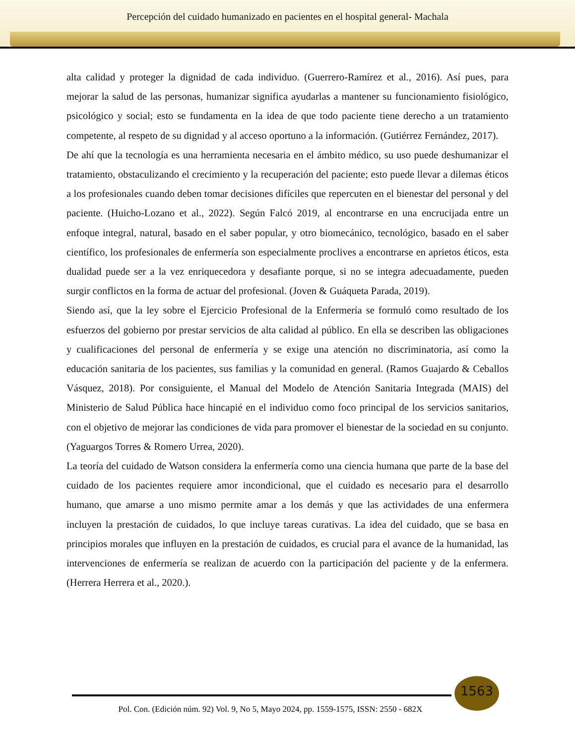Percepción del cuidado humanizado en pacientes en el hospital general- Machala
alta calidad y proteger la dignidad de cada individuo. (Guerrero-Ramírez et al., 2016). Así pues, para mejorar la salud de las personas, humanizar significa ayudarlas a mantener su funcionamiento fisiológico, psicológico y social; esto se fundamenta en la idea de que todo paciente tiene derecho a un tratamiento competente, al respeto de su dignidad y al acceso oportuno a la información. (Gutiérrez Fernández, 2017).
De ahí que la tecnología es una herramienta necesaria en el ámbito médico, su uso puede deshumanizar el tratamiento, obstaculizando el crecimiento y la recuperación del paciente; esto puede llevar a dilemas éticos a los profesionales cuando deben tomar decisiones difíciles que repercuten en el bienestar del personal y del paciente. (Huicho-Lozano et al., 2022). Según Falcó 2019, al encontrarse en una encrucijada entre un enfoque integral, natural, basado en el saber popular, y otro biomecánico, tecnológico, basado en el saber científico, los profesionales de enfermería son especialmente proclives a encontrarse en aprietos éticos, esta dualidad puede ser a la vez enriquecedora y desafiante porque, si no se integra adecuadamente, pueden surgir conflictos en la forma de actuar del profesional. (Joven & Guáqueta Parada, 2019).
Siendo así, que la ley sobre el Ejercicio Profesional de la Enfermería se formuló como resultado de los esfuerzos del gobierno por prestar servicios de alta calidad al público. En ella se describen las obligaciones y cualificaciones del personal de enfermería y se exige una atención no discriminatoria, así como la educación sanitaria de los pacientes, sus familias y la comunidad en general. (Ramos Guajardo & Ceballos Vásquez, 2018). Por consiguiente, el Manual del Modelo de Atención Sanitaria Integrada (MAIS) del Ministerio de Salud Pública hace hincapié en el individuo como foco principal de los servicios sanitarios, con el objetivo de mejorar las condiciones de vida para promover el bienestar de la sociedad en su conjunto. (Yaguargos Torres & Romero Urrea, 2020).
La teoría del cuidado de Watson considera la enfermería como una ciencia humana que parte de la base del cuidado de los pacientes requiere amor incondicional, que el cuidado es necesario para el desarrollo humano, que amarse a uno mismo permite amar a los demás y que las actividades de una enfermera incluyen la prestación de cuidados, lo que incluye tareas curativas. La idea del cuidado, que se basa en principios morales que influyen en la prestación de cuidados, es crucial para el avance de la humanidad, las intervenciones de enfermería se realizan de acuerdo con la participación del paciente y de la enfermera. (Herrera Herrera et al., 2020.).
1563
Pol. Con. (Edición núm. 92) Vol. 9, No 5, Mayo 2024, pp. 1559-1575, ISSN: 2550 - 682X